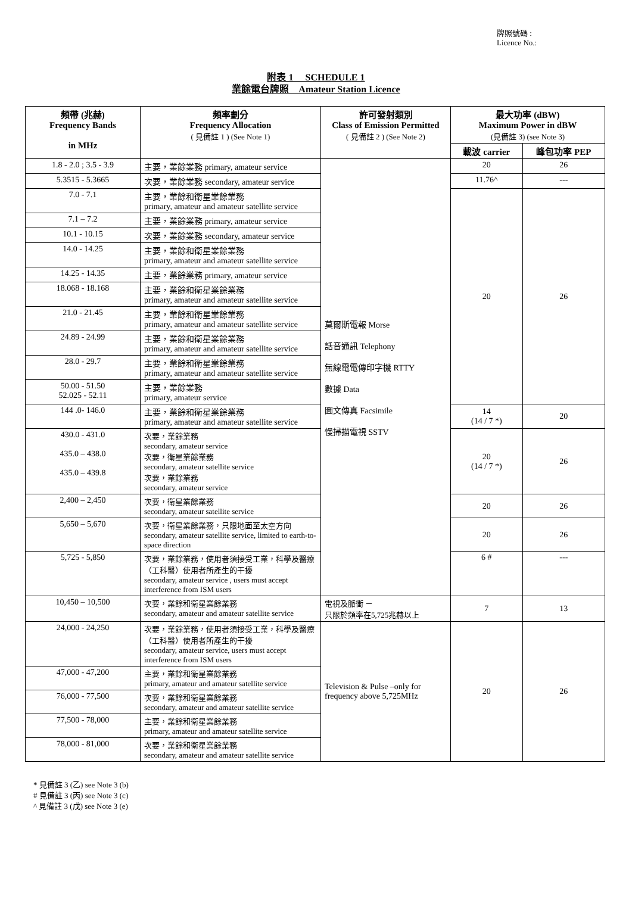牌照號碼 :
Licence No.:
附表 1 SCHEDULE 1
業餘電台牌照 Amateur Station Licence
| 頻帶 (兆赫) Frequency Bands in MHz | 頻率劃分 Frequency Allocation ( 見備註 1 ) (See Note 1) | 許可發射類別 Class of Emission Permitted ( 見備註 2 ) (See Note 2) | 最大功率 (dBW) Maximum Power in dBW (見備註 3) (see Note 3) | |
| --- | --- | --- | --- | --- |
| | | | 載波 carrier | 峰包功率 PEP |
| 1.8 - 2.0 ; 3.5 - 3.9 | 主要，業餘業務 primary, amateur service | 莫爾斯電報 Morse 話音通訊 Telephony 無線電電傳印字機 RTTY 數據 Data 圖文傳真 Facsimile 慢掃描電視 SSTV | 20 | 26 |
| 5.3515 - 5.3665 | 次要，業餘業務 secondary, amateur service | | 11.76^ | --- |
| 7.0 - 7.1 | 主要，業餘和衛星業餘業務 primary, amateur and amateur satellite service | | 20 | 26 |
| 7.1 – 7.2 | 主要，業餘業務 primary, amateur service | | | |
| 10.1 - 10.15 | 次要，業餘業務 secondary, amateur service | | | |
| 14.0 - 14.25 | 主要，業餘和衛星業餘業務 primary, amateur and amateur satellite service | | | |
| 14.25 - 14.35 | 主要，業餘業務 primary, amateur service | | | |
| 18.068 - 18.168 | 主要，業餘和衛星業餘業務 primary, amateur and amateur satellite service | | | |
| 21.0 - 21.45 | 主要，業餘和衛星業餘業務 primary, amateur and amateur satellite service | | | |
| 24.89 - 24.99 | 主要，業餘和衛星業餘業務 primary, amateur and amateur satellite service | | | |
| 28.0 - 29.7 | 主要，業餘和衛星業餘業務 primary, amateur and amateur satellite service | | | |
| 50.00 - 51.50 52.025 - 52.11 | 主要，業餘業務 primary, amateur service | | | |
| 144 .0- 146.0 | 主要，業餘和衛星業餘業務 primary, amateur and amateur satellite service | | 14 (14 / 7 *) | 20 |
| 430.0 - 431.0 435.0 – 438.0 435.0 – 439.8 | 次要，業餘業務 secondary, amateur service 次要，衛星業餘業務 secondary, amateur satellite service 次要，業餘業務 secondary, amateur service | | 20 (14 / 7 *) | 26 |
| 2,400 – 2,450 | 次要，衛星業餘業務 secondary, amateur satellite service | | 20 | 26 |
| 5,650 – 5,670 | 次要，衛星業餘業務，只限地面至太空方向 secondary, amateur satellite service, limited to earth-to-space direction | | 20 | 26 |
| 5,725 - 5,850 | 次要，業餘業務，使用者須接受工業，科學及醫療（工科醫）使用者所產生的干擾 secondary, amateur service , users must accept interference from ISM users | | 6 # | --- |
| 10,450 – 10,500 | 次要，業餘和衛星業餘業務 secondary, amateur and amateur satellite service | 電視及脈衝 － 只限於頻率在5,725兆赫以上 | 7 | 13 |
| 24,000 - 24,250 | 次要，業餘業務，使用者須接受工業，科學及醫療（工科醫）使用者所產生的干擾 secondary, amateur service, users must accept interference from ISM users | Television & Pulse –only for frequency above 5,725MHz | 20 | 26 |
| 47,000 - 47,200 | 主要，業餘和衛星業餘業務 primary, amateur and amateur satellite service | | | |
| 76,000 - 77,500 | 次要，業餘和衛星業餘業務 secondary, amateur and amateur satellite service | | | |
| 77,500 - 78,000 | 主要，業餘和衛星業餘業務 primary, amateur and amateur satellite service | | | |
| 78,000 - 81,000 | 次要，業餘和衛星業餘業務 secondary, amateur and amateur satellite service | | | |
* 見備註 3 (乙) see Note 3 (b)
# 見備註 3 (丙) see Note 3 (c)
^ 見備註 3 (戊) see Note 3 (e)